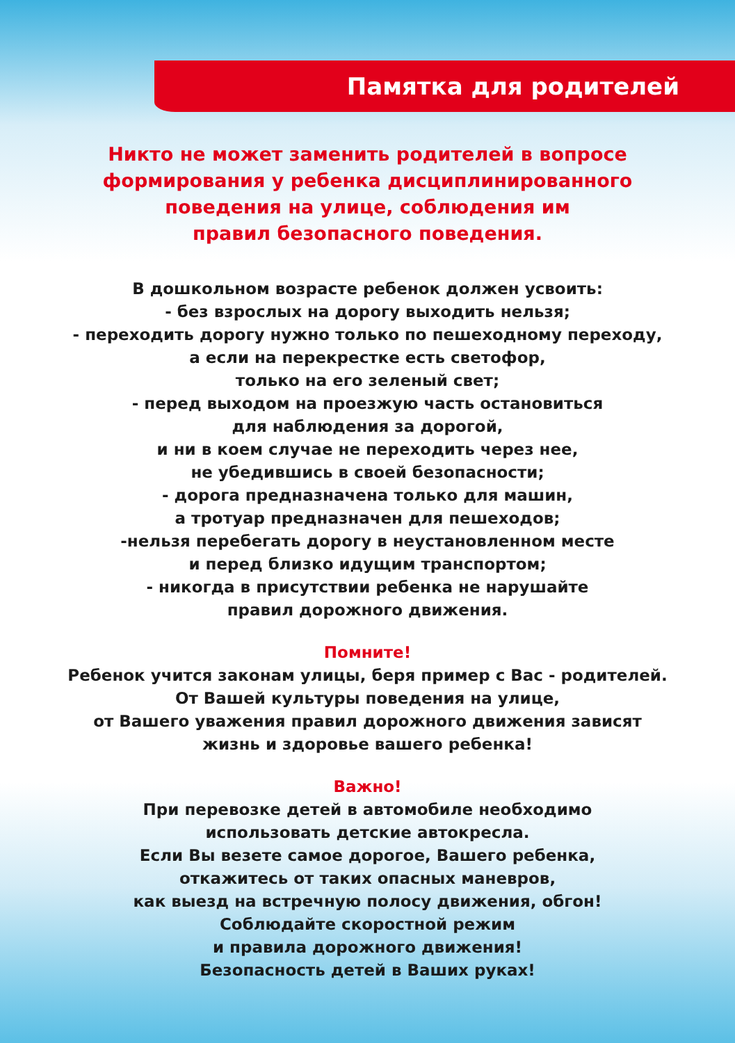Памятка для родителей
Никто не может заменить родителей в вопросе
формирования у ребенка дисциплинированного
поведения на улице, соблюдения им
правил безопасного поведения.
В дошкольном возрасте ребенок должен усвоить:
- без взрослых на дорогу выходить нельзя;
- переходить дорогу нужно только по пешеходному переходу,
а если на перекрестке есть светофор,
только на его зеленый свет;
- перед выходом на проезжую часть остановиться
для наблюдения за дорогой,
и ни в коем случае не переходить через нее,
не убедившись в своей безопасности;
- дорога предназначена только для машин,
а тротуар предназначен для пешеходов;
-нельзя перебегать дорогу в неустановленном месте
и перед близко идущим транспортом;
- никогда в присутствии ребенка не нарушайте
правил дорожного движения.
Помните!
Ребенок учится законам улицы, беря пример с Вас - родителей.
От Вашей культуры поведения на улице,
от Вашего уважения правил дорожного движения зависят
жизнь и здоровье вашего ребенка!
Важно!
При перевозке детей в автомобиле необходимо
использовать детские автокресла.
Если Вы везете самое дорогое, Вашего ребенка,
откажитесь от таких опасных маневров,
как выезд на встречную полосу движения, обгон!
Соблюдайте скоростной режим
и правила дорожного движения!
Безопасность детей в Ваших руках!